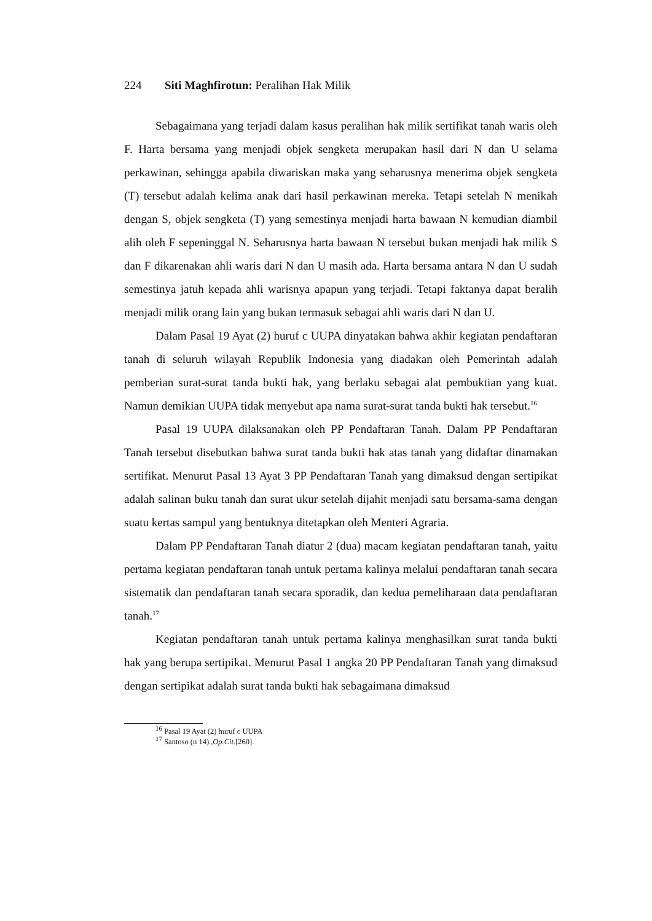224 Siti Maghfirotun: Peralihan Hak Milik
Sebagaimana yang terjadi dalam kasus peralihan hak milik sertifikat tanah waris oleh F. Harta bersama yang menjadi objek sengketa merupakan hasil dari N dan U selama perkawinan, sehingga apabila diwariskan maka yang seharusnya menerima objek sengketa (T) tersebut adalah kelima anak dari hasil perkawinan mereka. Tetapi setelah N menikah dengan S, objek sengketa (T) yang semestinya menjadi harta bawaan N kemudian diambil alih oleh F sepeninggal N. Seharusnya harta bawaan N tersebut bukan menjadi hak milik S dan F dikarenakan ahli waris dari N dan U masih ada. Harta bersama antara N dan U sudah semestinya jatuh kepada ahli warisnya apapun yang terjadi. Tetapi faktanya dapat beralih menjadi milik orang lain yang bukan termasuk sebagai ahli waris dari N dan U.
Dalam Pasal 19 Ayat (2) huruf c UUPA dinyatakan bahwa akhir kegiatan pendaftaran tanah di seluruh wilayah Republik Indonesia yang diadakan oleh Pemerintah adalah pemberian surat-surat tanda bukti hak, yang berlaku sebagai alat pembuktian yang kuat. Namun demikian UUPA tidak menyebut apa nama surat-surat tanda bukti hak tersebut.<sup>16</sup>
Pasal 19 UUPA dilaksanakan oleh PP Pendaftaran Tanah. Dalam PP Pendaftaran Tanah tersebut disebutkan bahwa surat tanda bukti hak atas tanah yang didaftar dinamakan sertifikat. Menurut Pasal 13 Ayat 3 PP Pendaftaran Tanah yang dimaksud dengan sertipikat adalah salinan buku tanah dan surat ukur setelah dijahit menjadi satu bersama-sama dengan suatu kertas sampul yang bentuknya ditetapkan oleh Menteri Agraria.
Dalam PP Pendaftaran Tanah diatur 2 (dua) macam kegiatan pendaftaran tanah, yaitu pertama kegiatan pendaftaran tanah untuk pertama kalinya melalui pendaftaran tanah secara sistematik dan pendaftaran tanah secara sporadik, dan kedua pemeliharaan data pendaftaran tanah.<sup>17</sup>
Kegiatan pendaftaran tanah untuk pertama kalinya menghasilkan surat tanda bukti hak yang berupa sertipikat. Menurut Pasal 1 angka 20 PP Pendaftaran Tanah yang dimaksud dengan sertipikat adalah surat tanda bukti hak sebagaimana dimaksud
<sup>16</sup> Pasal 19 Ayat (2) huruf c UUPA
<sup>17</sup> Santoso (n 14).,Op.Cit.[260].